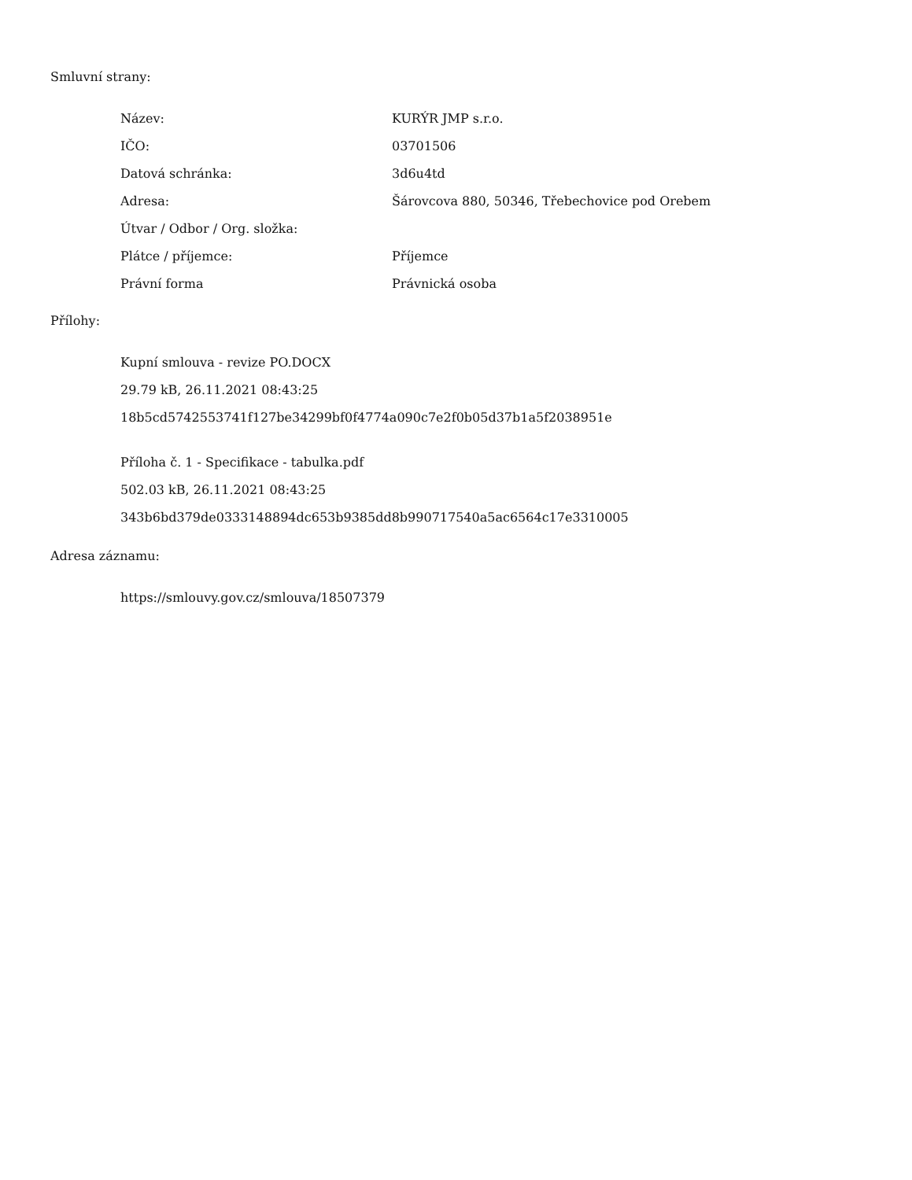Smluvní strany:
| Název: | KURÝR JMP s.r.o. |
| IČO: | 03701506 |
| Datová schránka: | 3d6u4td |
| Adresa: | Šárovcova 880, 50346, Třebechovice pod Orebem |
| Útvar / Odbor / Org. složka: | |
| Plátce / příjemce: | Příjemce |
| Právní forma | Právnická osoba |
Přílohy:
Kupní smlouva - revize PO.DOCX
29.79 kB, 26.11.2021 08:43:25
18b5cd5742553741f127be34299bf0f4774a090c7e2f0b05d37b1a5f2038951e
Příloha č. 1 - Specifikace - tabulka.pdf
502.03 kB, 26.11.2021 08:43:25
343b6bd379de0333148894dc653b9385dd8b990717540a5ac6564c17e3310005
Adresa záznamu:
https://smlouvy.gov.cz/smlouva/18507379